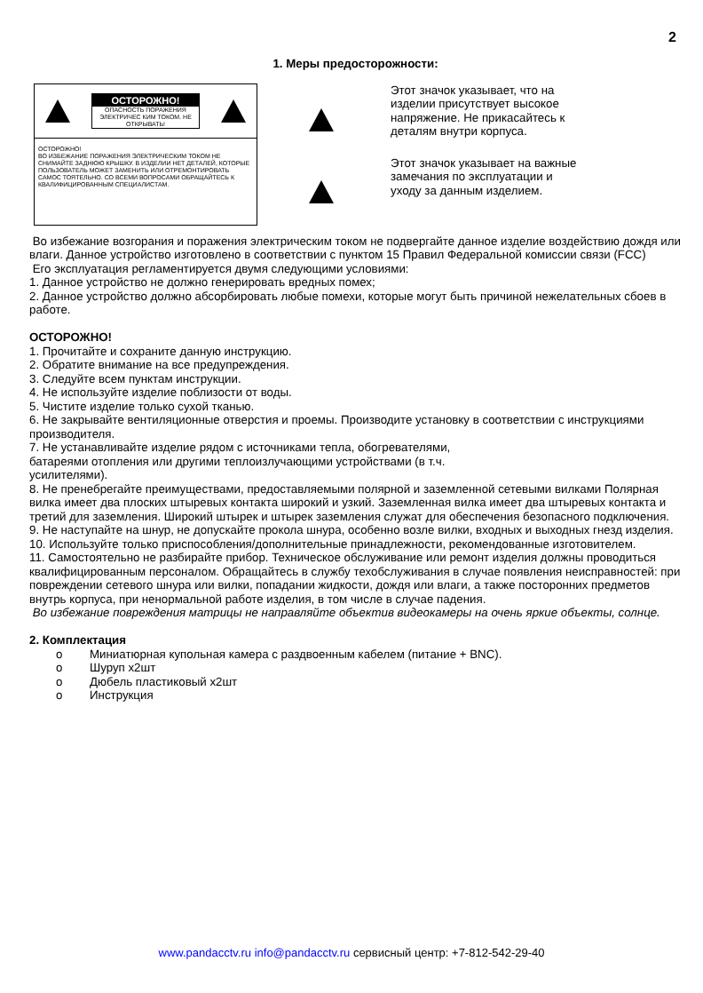2
1. Меры предосторожности:
ОСТОРОЖНО!
ОПАСНОСТЬ ПОРАЖЕНИЯ ЭЛЕКТРИЧЕС КИМ ТОКОМ. НЕ ОТКРЫВАТЬ!
ОСТОРОЖНО!
ВО ИЗБЕЖАНИЕ ПОРАЖЕНИЯ ЭЛЕКТРИЧЕСКИМ ТОКОМ НЕ СНИМАЙТЕ ЗАДНЮЮ КРЫШКУ. В ИЗДЕЛИИ НЕТ ДЕТАЛЕЙ, КОТОРЫЕ ПОЛЬЗОВАТЕЛЬ МОЖЕТ ЗАМЕНИТЬ ИЛИ ОТРЕМОНТИРОВАТЬ САМОС ТОЯТЕЛЬНО. СО ВСЕМИ ВОПРОСАМИ ОБРАЩАЙТЕСЬ К КВАЛИФИЦИРОВАННЫМ СПЕЦИАЛИСТАМ.
Этот значок указывает, что на изделии присутствует высокое напряжение. Не прикасайтесь к деталям внутри корпуса.
Этот значок указывает на важные замечания по эксплуатации и уходу за данным изделием.
Во избежание возгорания и поражения электрическим током не подвергайте данное изделие воздействию дождя или влаги. Данное устройство изготовлено в соответствии с пунктом 15 Правил Федеральной комиссии связи (FCC)
Его эксплуатация регламентируется двумя следующими условиями:
1. Данное устройство не должно генерировать вредных помех;
2. Данное устройство должно абсорбировать любые помехи, которые могут быть причиной нежелательных сбоев в работе.
ОСТОРОЖНО!
1. Прочитайте и сохраните данную инструкцию.
2. Обратите внимание на все предупреждения.
3. Следуйте всем пунктам инструкции.
4. Не используйте изделие поблизости от воды.
5. Чистите изделие только сухой тканью.
6. Не закрывайте вентиляционные отверстия и проемы. Производите установку в соответствии с инструкциями производителя.
7. Не устанавливайте изделие рядом с источниками тепла, обогревателями,
батареями отопления или другими теплоизлучающими устройствами (в т.ч.
усилителями).
8. Не пренебрегайте преимуществами, предоставляемыми полярной и заземленной сетевыми вилками Полярная вилка имеет два плоских штыревых контакта широкий и узкий. Заземленная вилка имеет два штыревых контакта и третий для заземления. Широкий штырек и штырек заземления служат для обеспечения безопасного подключения.
9. Не наступайте на шнур, не допускайте прокола шнура, особенно возле вилки, входных и выходных гнезд изделия.
10. Используйте только приспособления/дополнительные принадлежности, рекомендованные изготовителем.
11. Самостоятельно не разбирайте прибор. Техническое обслуживание или ремонт изделия должны проводиться квалифицированным персоналом. Обращайтесь в службу техобслуживания в случае появления неисправностей: при повреждении сетевого шнура или вилки, попадании жидкости, дождя или влаги, а также посторонних предметов внутрь корпуса, при ненормальной работе изделия, в том числе в случае падения.
Во избежание повреждения матрицы не направляйте объектив видеокамеры на очень яркие объекты, солнце.
2. Комплектация
o Миниатюрная купольная камера с раздвоенным кабелем (питание + BNC).
o Шуруп х2шт
o Дюбель пластиковый х2шт
o Инструкция
www.pandacctv.ru info@pandacctv.ru сервисный центр: +7-812-542-29-40